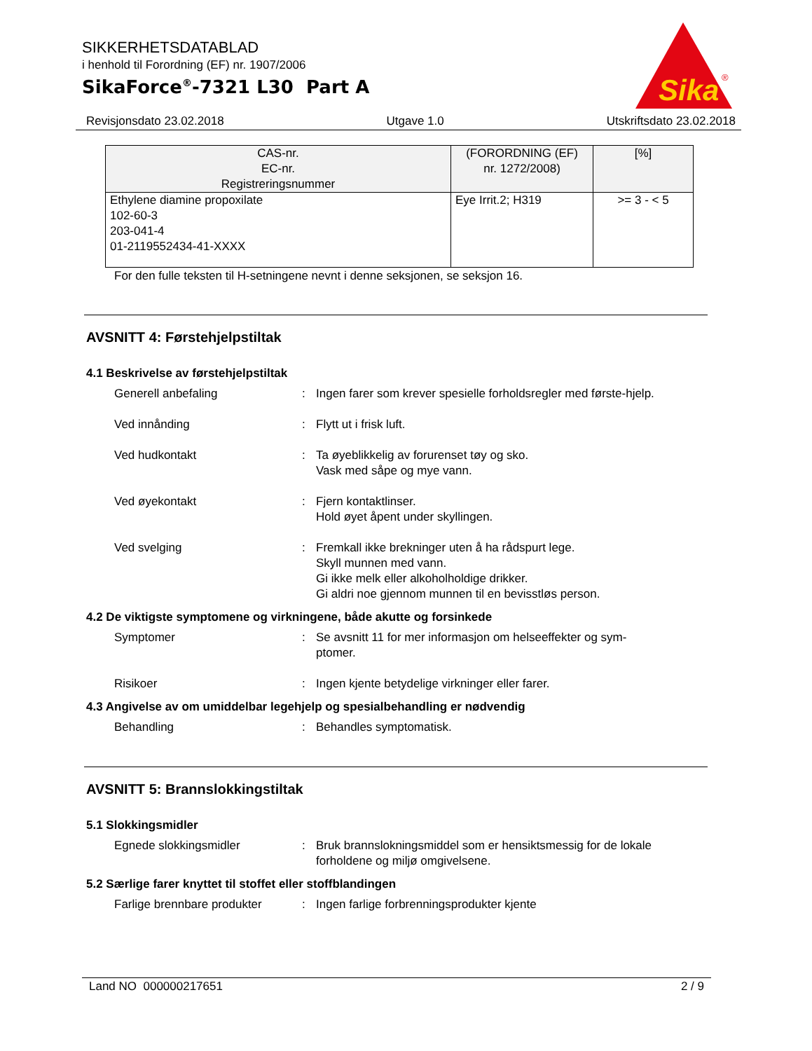SIKKERHETSDATABLAD
i henhold til Forordning (EF) nr. 1907/2006
SikaForce<sup>®</sup>-7321 L30 Part A
Sika
®
Revisjonsdato 23.02.2018 Utgave 1.0 Utskriftsdato 23.02.2018
| CAS-nr. EC-nr. Registreringsnummer | (FORORDNING (EF) nr. 1272/2008) | [%] |
| --- | --- | --- |
| Ethylene diamine propoxilate 102-60-3 203-041-4 01-2119552434-41-XXXX | Eye Irrit.2; H319 | >= 3 - < 5 |
For den fulle teksten til H-setningene nevnt i denne seksjonen, se seksjon 16.
AVSNITT 4: Førstehjelpstiltak
4.1 Beskrivelse av førstehjelpstiltak
Generell anbefaling : Ingen farer som krever spesielle forholdsregler med første-hjelp.
Ved innånding : Flytt ut i frisk luft.
Ved hudkontakt : Ta øyeblikkelig av forurenset tøy og sko.
Vask med såpe og mye vann.
Ved øyekontakt : Fjern kontaktlinser.
Hold øyet åpent under skyllingen.
Ved svelging : Fremkall ikke brekninger uten å ha rådspurt lege.
Skyll munnen med vann.
Gi ikke melk eller alkoholholdige drikker.
Gi aldri noe gjennom munnen til en bevisstløs person.
4.2 De viktigste symptomene og virkningene, både akutte og forsinkede
Symptomer : Se avsnitt 11 for mer informasjon om helseeffekter og sym-ptomer.
Risikoer : Ingen kjente betydelige virkninger eller farer.
4.3 Angivelse av om umiddelbar legehjelp og spesialbehandling er nødvendig
Behandling : Behandles symptomatisk.
AVSNITT 5: Brannslokkingstiltak
5.1 Slokkingsmidler
Egnede slokkingsmidler : Bruk brannslokningsmiddel som er hensiktsmessig for de lokale forholdene og miljø omgivelsene.
5.2 Særlige farer knyttet til stoffet eller stoffblandingen
Farlige brennbare produkter
: Ingen farlige forbrenningsprodukter kjente
Land NO 000000217651 2 / 9